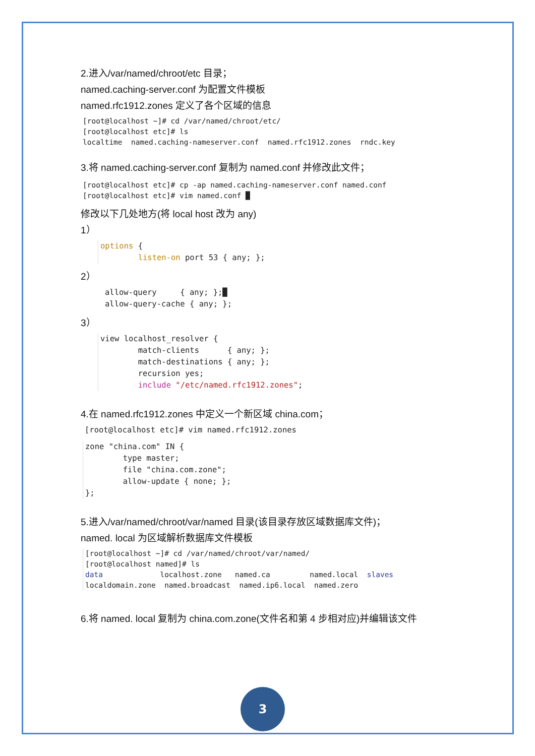2.进入/var/named/chroot/etc 目录；
named.caching-server.conf 为配置文件模板
named.rfc1912.zones 定义了各个区域的信息
[root@localhost ~]# cd /var/named/chroot/etc/
[root@localhost etc]# ls
localtime  named.caching-nameserver.conf  named.rfc1912.zones  rndc.key
3.将 named.caching-server.conf 复制为 named.conf 并修改此文件；
[root@localhost etc]# cp -ap named.caching-nameserver.conf named.conf
[root@localhost etc]# vim named.conf █
修改以下几处地方(将 local host 改为 any)
1）
options {
        listen-on port 53 { any; };
2）
allow-query     { any; };█
allow-query-cache { any; };
3）
view localhost_resolver {
        match-clients      { any; };
        match-destinations { any; };
        recursion yes;
        include "/etc/named.rfc1912.zones";
4.在 named.rfc1912.zones 中定义一个新区域 china.com；
[root@localhost etc]# vim named.rfc1912.zones
zone "china.com" IN {
        type master;
        file "china.com.zone";
        allow-update { none; };
};
5.进入/var/named/chroot/var/named 目录(该目录存放区域数据库文件)；
named. local 为区域解析数据库文件模板
[root@localhost ~]# cd /var/named/chroot/var/named/
[root@localhost named]# ls
data             localhost.zone   named.ca         named.local  slaves
localdomain.zone  named.broadcast  named.ip6.local  named.zero
6.将 named. local 复制为 china.com.zone(文件名和第 4 步相对应)并编辑该文件
3